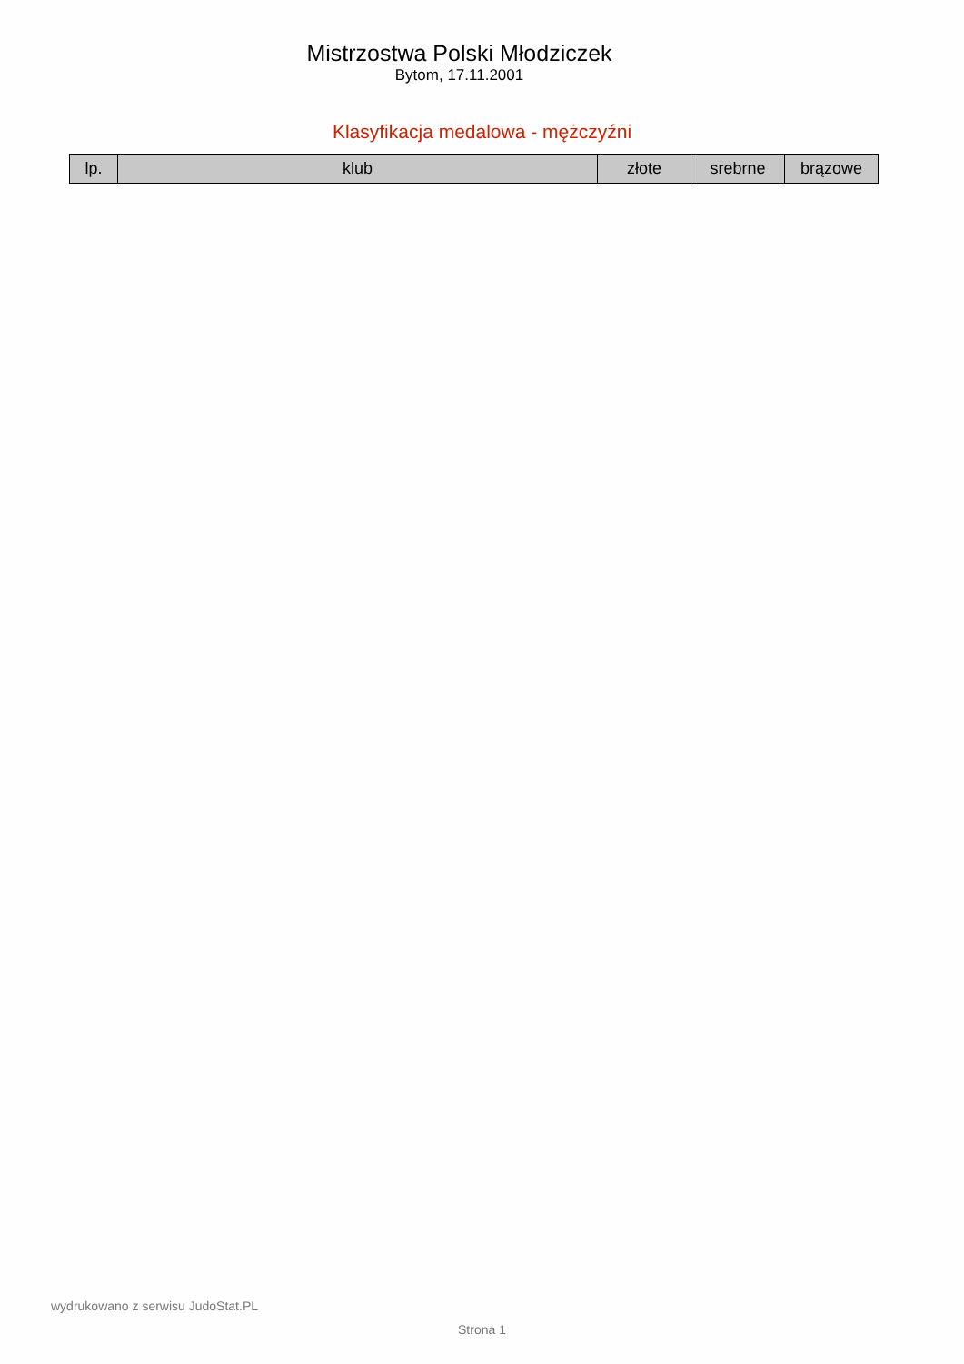Mistrzostwa Polski Młodziczek
Bytom, 17.11.2001
Klasyfikacja medalowa - mężczyźni
| lp. | klub | złote | srebrne | brązowe |
| --- | --- | --- | --- | --- |
wydrukowano z serwisu JudoStat.PL
Strona 1